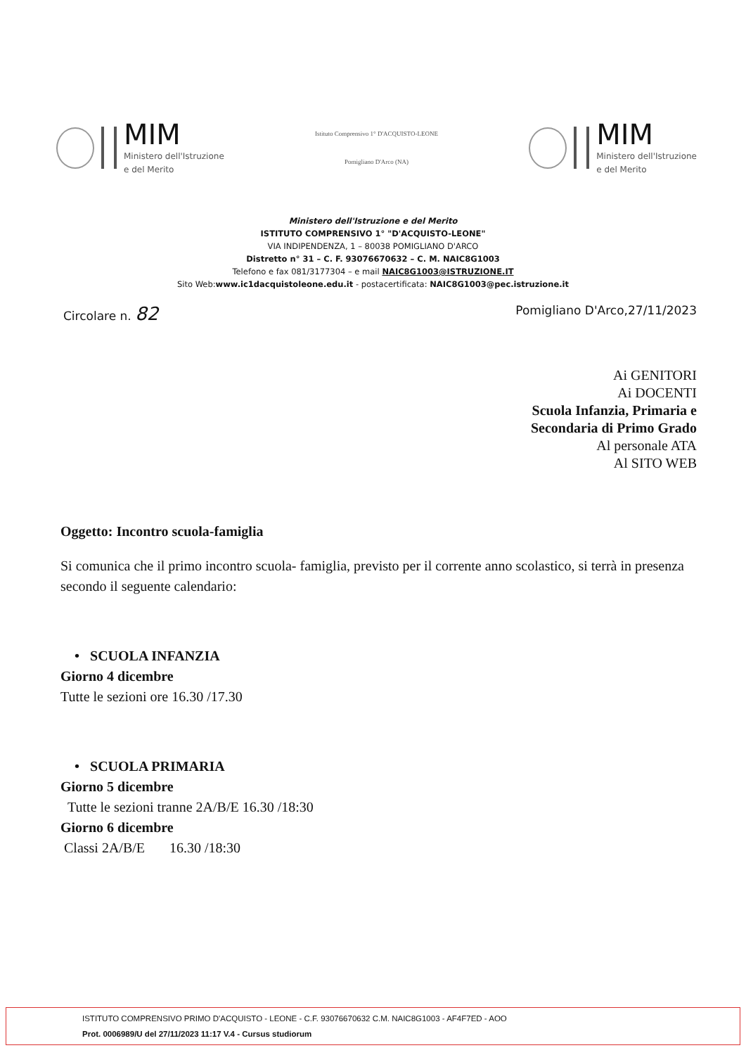MIM
Ministero dell'Istruzione
e del Merito
Istituto Comprensivo 1° D'ACQUISTO-LEONE
Pomigliano D'Arco (NA)
MIM
Ministero dell'Istruzione
e del Merito
Ministero dell'Istruzione e del Merito
ISTITUTO COMPRENSIVO 1° "D'ACQUISTO-LEONE"
VIA INDIPENDENZA, 1 – 80038 POMIGLIANO D'ARCO
Distretto n° 31 – C. F. 93076670632 – C. M. NAIC8G1003
Telefono e fax 081/3177304 – e mail NAIC8G1003@ISTRUZIONE.IT
Sito Web:www.ic1dacquistoleone.edu.it - postacertificata: NAIC8G1003@pec.istruzione.it
Circolare n. 82 Pomigliano D'Arco,27/11/2023
Ai GENITORI
Ai DOCENTI
Scuola Infanzia, Primaria e
Secondaria di Primo Grado
Al personale ATA
Al SITO WEB
Oggetto: Incontro scuola-famiglia
Si comunica che il primo incontro scuola- famiglia, previsto per il corrente anno scolastico, si terrà in presenza secondo il seguente calendario:
• SCUOLA INFANZIA
Giorno 4 dicembre
Tutte le sezioni ore 16.30 /17.30
• SCUOLA PRIMARIA
Giorno 5 dicembre
Tutte le sezioni tranne 2A/B/E 16.30 /18:30
Giorno 6 dicembre
Classi 2A/B/E 16.30 /18:30
ISTITUTO COMPRENSIVO PRIMO D'ACQUISTO - LEONE - C.F. 93076670632 C.M. NAIC8G1003 - AF4F7ED - AOO
Prot. 0006989/U del 27/11/2023 11:17 V.4 - Cursus studiorum